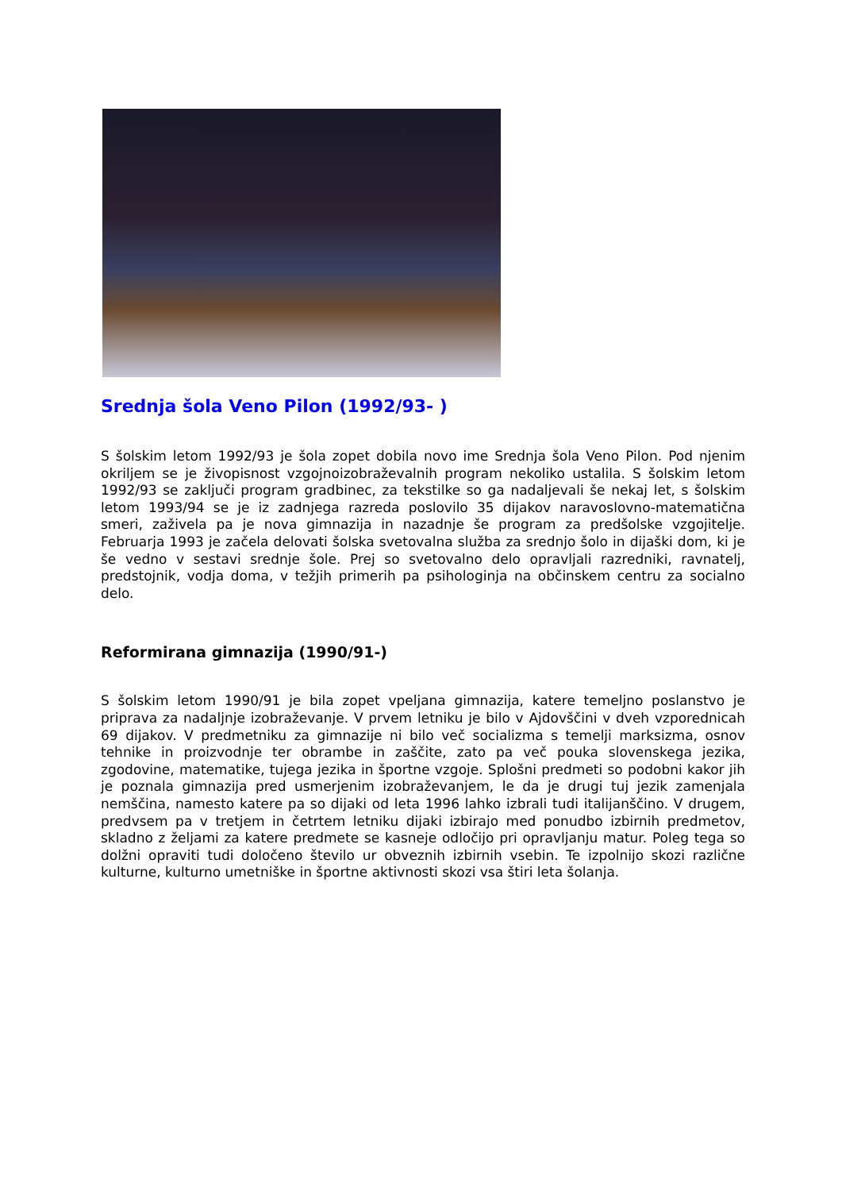Srednja šola Veno Pilon (1992/93- )
S šolskim letom 1992/93 je šola zopet dobila novo ime Srednja šola Veno Pilon. Pod njenim okriljem se je živopisnost vzgojnoizobraževalnih program nekoliko ustalila. S šolskim letom 1992/93 se zaključi program gradbinec, za tekstilke so ga nadaljevali še nekaj let, s šolskim letom 1993/94 se je iz zadnjega razreda poslovilo 35 dijakov naravoslovno-matematična smeri, zaživela pa je nova gimnazija in nazadnje še program za predšolske vzgojitelje. Februarja 1993 je začela delovati šolska svetovalna služba za srednjo šolo in dijaški dom, ki je še vedno v sestavi srednje šole. Prej so svetovalno delo opravljali razredniki, ravnatelj, predstojnik, vodja doma, v težjih primerih pa psihologinja na občinskem centru za socialno delo.
Reformirana gimnazija (1990/91-)
S šolskim letom 1990/91 je bila zopet vpeljana gimnazija, katere temeljno poslanstvo je priprava za nadaljnje izobraževanje. V prvem letniku je bilo v Ajdovščini v dveh vzporednicah 69 dijakov. V predmetniku za gimnazije ni bilo več socializma s temelji marksizma, osnov tehnike in proizvodnje ter obrambe in zaščite, zato pa več pouka slovenskega jezika, zgodovine, matematike, tujega jezika in športne vzgoje. Splošni predmeti so podobni kakor jih je poznala gimnazija pred usmerjenim izobraževanjem, le da je drugi tuj jezik zamenjala nemščina, namesto katere pa so dijaki od leta 1996 lahko izbrali tudi italijanščino. V drugem, predvsem pa v tretjem in četrtem letniku dijaki izbirajo med ponudbo izbirnih predmetov, skladno z željami za katere predmete se kasneje odločijo pri opravljanju matur. Poleg tega so dolžni opraviti tudi določeno število ur obveznih izbirnih vsebin. Te izpolnijo skozi različne kulturne, kulturno umetniške in športne aktivnosti skozi vsa štiri leta šolanja.